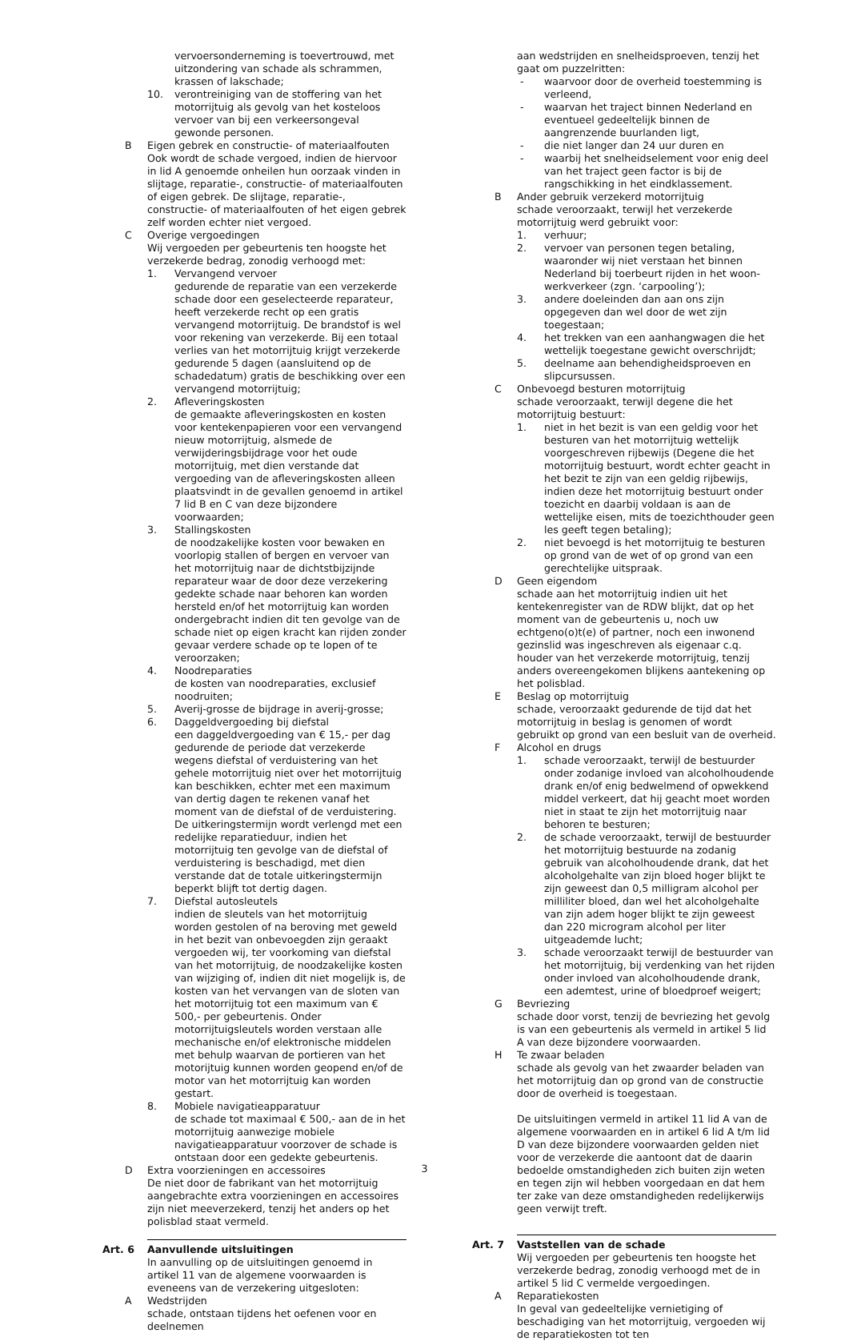vervoersonderneming is toevertrouwd, met uitzondering van schade als schrammen, krassen of lakschade;
10. verontreiniging van de stoffering van het motorrijtuig als gevolg van het kosteloos vervoer van bij een verkeersongeval gewonde personen.
B Eigen gebrek en constructie- of materiaalfouten
Ook wordt de schade vergoed, indien de hiervoor in lid A genoemde onheilen hun oorzaak vinden in slijtage, reparatie-, constructie- of materiaalfouten of eigen gebrek. De slijtage, reparatie-, constructie- of materiaalfouten of het eigen gebrek zelf worden echter niet vergoed.
C Overige vergoedingen
Wij vergoeden per gebeurtenis ten hoogste het verzekerde bedrag, zonodig verhoogd met:
1. Vervangend vervoer
gedurende de reparatie van een verzekerde schade door een geselecteerde reparateur, heeft verzekerde recht op een gratis vervangend motorrijtuig. De brandstof is wel voor rekening van verzekerde. Bij een totaal verlies van het motorrijtuig krijgt verzekerde gedurende 5 dagen (aansluitend op de schadedatum) gratis de beschikking over een vervangend motorrijtuig;
2. Afleveringskosten
de gemaakte afleveringskosten en kosten voor kentekenpapieren voor een vervangend nieuw motorrijtuig, alsmede de verwijderingsbijdrage voor het oude motorrijtuig, met dien verstande dat vergoeding van de afleveringskosten alleen plaatsvindt in de gevallen genoemd in artikel 7 lid B en C van deze bijzondere voorwaarden;
3. Stallingskosten
de noodzakelijke kosten voor bewaken en voorlopig stallen of bergen en vervoer van het motorrijtuig naar de dichtstbijzijnde reparateur waar de door deze verzekering gedekte schade naar behoren kan worden hersteld en/of het motorrijtuig kan worden ondergebracht indien dit ten gevolge van de schade niet op eigen kracht kan rijden zonder gevaar verdere schade op te lopen of te veroorzaken;
4. Noodreparaties
de kosten van noodreparaties, exclusief noodruiten;
5. Averij-grosse de bijdrage in averij-grosse;
6. Daggeldvergoeding bij diefstal
een daggeldvergoeding van € 15,- per dag gedurende de periode dat verzekerde wegens diefstal of verduistering van het gehele motorrijtuig niet over het motorrijtuig kan beschikken, echter met een maximum van dertig dagen te rekenen vanaf het moment van de diefstal of de verduistering.
De uitkeringstermijn wordt verlengd met een redelijke reparatieduur, indien het motorrijtuig ten gevolge van de diefstal of verduistering is beschadigd, met dien verstande dat de totale uitkeringstermijn beperkt blijft tot dertig dagen.
7. Diefstal autosleutels
indien de sleutels van het motorrijtuig worden gestolen of na beroving met geweld in het bezit van onbevoegden zijn geraakt vergoeden wij, ter voorkoming van diefstal van het motorrijtuig, de noodzakelijke kosten van wijziging of, indien dit niet mogelijk is, de kosten van het vervangen van de sloten van het motorrijtuig tot een maximum van € 500,- per gebeurtenis. Onder motorrijtuigsleutels worden verstaan alle mechanische en/of elektronische middelen met behulp waarvan de portieren van het motorijtuig kunnen worden geopend en/of de motor van het motorrijtuig kan worden gestart.
8. Mobiele navigatieapparatuur
de schade tot maximaal € 500,- aan de in het motorrijtuig aanwezige mobiele navigatieapparatuur voorzover de schade is ontstaan door een gedekte gebeurtenis.
D Extra voorzieningen en accessoires
De niet door de fabrikant van het motorrijtuig aangebrachte extra voorzieningen en accessoires zijn niet meeverzekerd, tenzij het anders op het polisblad staat vermeld.
Art. 6 Aanvullende uitsluitingen
In aanvulling op de uitsluitingen genoemd in artikel 11 van de algemene voorwaarden is eveneens van de verzekering uitgesloten:
A Wedstrijden
schade, ontstaan tijdens het oefenen voor en deelnemen
aan wedstrijden en snelheidsproeven, tenzij het gaat om puzzelritten:
- waarvoor door de overheid toestemming is verleend,
- waarvan het traject binnen Nederland en eventueel gedeeltelijk binnen de aangrenzende buurlanden ligt,
- die niet langer dan 24 uur duren en
- waarbij het snelheidselement voor enig deel van het traject geen factor is bij de rangschikking in het eindklassement.
B Ander gebruik verzekerd motorrijtuig
schade veroorzaakt, terwijl het verzekerde motorrijtuig werd gebruikt voor:
1. verhuur;
2. vervoer van personen tegen betaling, waaronder wij niet verstaan het binnen Nederland bij toerbeurt rijden in het woon-werkverkeer (zgn. ‘carpooling’);
3. andere doeleinden dan aan ons zijn opgegeven dan wel door de wet zijn toegestaan;
4. het trekken van een aanhangwagen die het wettelijk toegestane gewicht overschrijdt;
5. deelname aan behendigheidsproeven en slipcursussen.
C Onbevoegd besturen motorrijtuig
schade veroorzaakt, terwijl degene die het motorrijtuig bestuurt:
1. niet in het bezit is van een geldig voor het besturen van het motorrijtuig wettelijk voorgeschreven rijbewijs (Degene die het motorrijtuig bestuurt, wordt echter geacht in het bezit te zijn van een geldig rijbewijs, indien deze het motorrijtuig bestuurt onder toezicht en daarbij voldaan is aan de wettelijke eisen, mits de toezichthouder geen les geeft tegen betaling);
2. niet bevoegd is het motorrijtuig te besturen op grond van de wet of op grond van een gerechtelijke uitspraak.
D Geen eigendom
schade aan het motorrijtuig indien uit het kentekenregister van de RDW blijkt, dat op het moment van de gebeurtenis u, noch uw echtgeno(o)t(e) of partner, noch een inwonend gezinslid was ingeschreven als eigenaar c.q. houder van het verzekerde motorrijtuig, tenzij anders overeengekomen blijkens aantekening op het polisblad.
E Beslag op motorrijtuig
schade, veroorzaakt gedurende de tijd dat het motorrijtuig in beslag is genomen of wordt gebruikt op grond van een besluit van de overheid.
F Alcohol en drugs
1. schade veroorzaakt, terwijl de bestuurder onder zodanige invloed van alcoholhoudende drank en/of enig bedwelmend of opwekkend middel verkeert, dat hij geacht moet worden niet in staat te zijn het motorrijtuig naar behoren te besturen;
2. de schade veroorzaakt, terwijl de bestuurder het motorrijtuig bestuurde na zodanig gebruik van alcoholhoudende drank, dat het alcoholgehalte van zijn bloed hoger blijkt te zijn geweest dan 0,5 milligram alcohol per milliliter bloed, dan wel het alcoholgehalte van zijn adem hoger blijkt te zijn geweest dan 220 microgram alcohol per liter uitgeademde lucht;
3. schade veroorzaakt terwijl de bestuurder van het motorrijtuig, bij verdenking van het rijden onder invloed van alcoholhoudende drank, een ademtest, urine of bloedproef weigert;
G Bevriezing
schade door vorst, tenzij de bevriezing het gevolg is van een gebeurtenis als vermeld in artikel 5 lid A van deze bijzondere voorwaarden.
H Te zwaar beladen
schade als gevolg van het zwaarder beladen van het motorrijtuig dan op grond van de constructie door de overheid is toegestaan.
De uitsluitingen vermeld in artikel 11 lid A van de algemene voorwaarden en in artikel 6 lid A t/m lid D van deze bijzondere voorwaarden gelden niet voor de verzekerde die aantoont dat de daarin bedoelde omstandigheden zich buiten zijn weten en tegen zijn wil hebben voorgedaan en dat hem ter zake van deze omstandigheden redelijkerwijs geen verwijt treft.
Art. 7 Vaststellen van de schade
Wij vergoeden per gebeurtenis ten hoogste het verzekerde bedrag, zonodig verhoogd met de in artikel 5 lid C vermelde vergoedingen.
A Reparatiekosten
In geval van gedeeltelijke vernietiging of beschadiging van het motorrijtuig, vergoeden wij de reparatiekosten tot ten
3